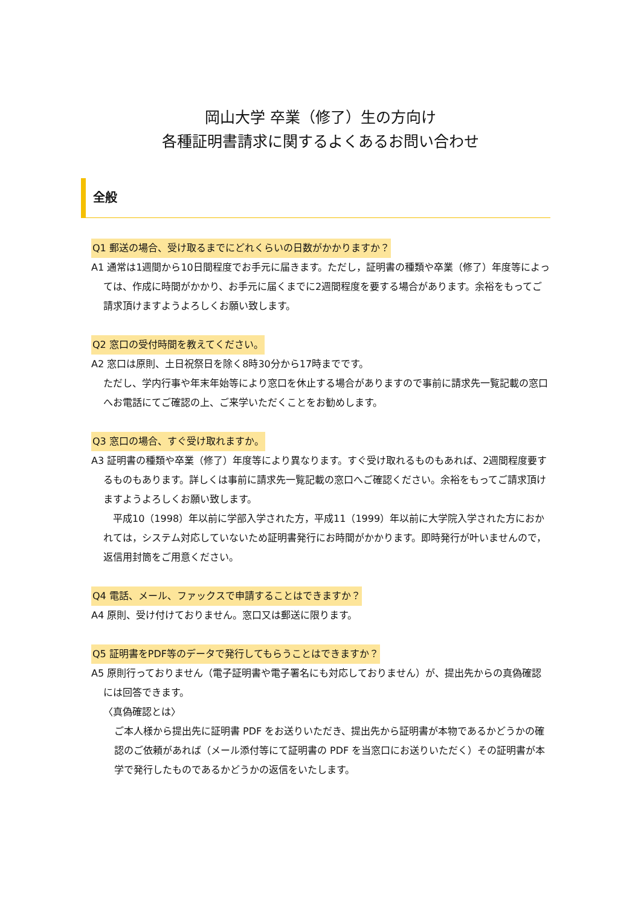岡山大学 卒業（修了）生の方向け
各種証明書請求に関するよくあるお問い合わせ
全般
Q1 郵送の場合、受け取るまでにどれくらいの日数がかかりますか？
A1 通常は1週間から10日間程度でお手元に届きます。ただし，証明書の種類や卒業（修了）年度等によっては、作成に時間がかかり、お手元に届くまでに2週間程度を要する場合があります。余裕をもってご請求頂けますようよろしくお願い致します。
Q2 窓口の受付時間を教えてください。
A2 窓口は原則、土日祝祭日を除く8時30分から17時までです。
ただし、学内行事や年末年始等により窓口を休止する場合がありますので事前に請求先一覧記載の窓口へお電話にてご確認の上、ご来学いただくことをお勧めします。
Q3 窓口の場合、すぐ受け取れますか。
A3 証明書の種類や卒業（修了）年度等により異なります。すぐ受け取れるものもあれば、2週間程度要するものもあります。詳しくは事前に請求先一覧記載の窓口へご確認ください。余裕をもってご請求頂けますようよろしくお願い致します。
　平成10（1998）年以前に学部入学された方，平成11（1999）年以前に大学院入学された方におかれては，システム対応していないため証明書発行にお時間がかかります。即時発行が叶いませんので，返信用封筒をご用意ください。
Q4 電話、メール、ファックスで申請することはできますか？
A4 原則、受け付けておりません。窓口又は郵送に限ります。
Q5 証明書をPDF等のデータで発行してもらうことはできますか？
A5 原則行っておりません（電子証明書や電子署名にも対応しておりません）が、提出先からの真偽確認には回答できます。
〈真偽確認とは〉
ご本人様から提出先に証明書 PDF をお送りいただき、提出先から証明書が本物であるかどうかの確認のご依頼があれば（メール添付等にて証明書の PDF を当窓口にお送りいただく）その証明書が本学で発行したものであるかどうかの返信をいたします。